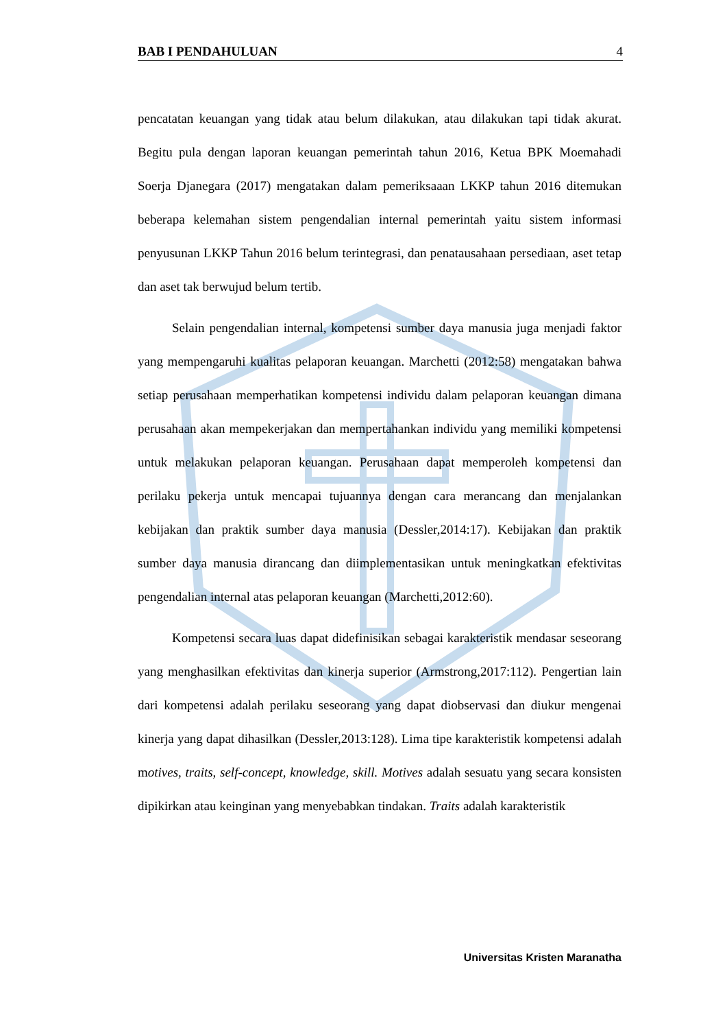BAB I PENDAHULUAN 4
pencatatan keuangan yang tidak atau belum dilakukan, atau dilakukan tapi tidak akurat. Begitu pula dengan laporan keuangan pemerintah tahun 2016, Ketua BPK Moemahadi Soerja Djanegara (2017) mengatakan dalam pemeriksaaan LKKP tahun 2016 ditemukan beberapa kelemahan sistem pengendalian internal pemerintah yaitu sistem informasi penyusunan LKKP Tahun 2016 belum terintegrasi, dan penatausahaan persediaan, aset tetap dan aset tak berwujud belum tertib.
Selain pengendalian internal, kompetensi sumber daya manusia juga menjadi faktor yang mempengaruhi kualitas pelaporan keuangan. Marchetti (2012:58) mengatakan bahwa setiap perusahaan memperhatikan kompetensi individu dalam pelaporan keuangan dimana perusahaan akan mempekerjakan dan mempertahankan individu yang memiliki kompetensi untuk melakukan pelaporan keuangan. Perusahaan dapat memperoleh kompetensi dan perilaku pekerja untuk mencapai tujuannya dengan cara merancang dan menjalankan kebijakan dan praktik sumber daya manusia (Dessler,2014:17). Kebijakan dan praktik sumber daya manusia dirancang dan diimplementasikan untuk meningkatkan efektivitas pengendalian internal atas pelaporan keuangan (Marchetti,2012:60).
Kompetensi secara luas dapat didefinisikan sebagai karakteristik mendasar seseorang yang menghasilkan efektivitas dan kinerja superior (Armstrong,2017:112). Pengertian lain dari kompetensi adalah perilaku seseorang yang dapat diobservasi dan diukur mengenai kinerja yang dapat dihasilkan (Dessler,2013:128). Lima tipe karakteristik kompetensi adalah motives, traits, self-concept, knowledge, skill. Motives adalah sesuatu yang secara konsisten dipikirkan atau keinginan yang menyebabkan tindakan. Traits adalah karakteristik
Universitas Kristen Maranatha